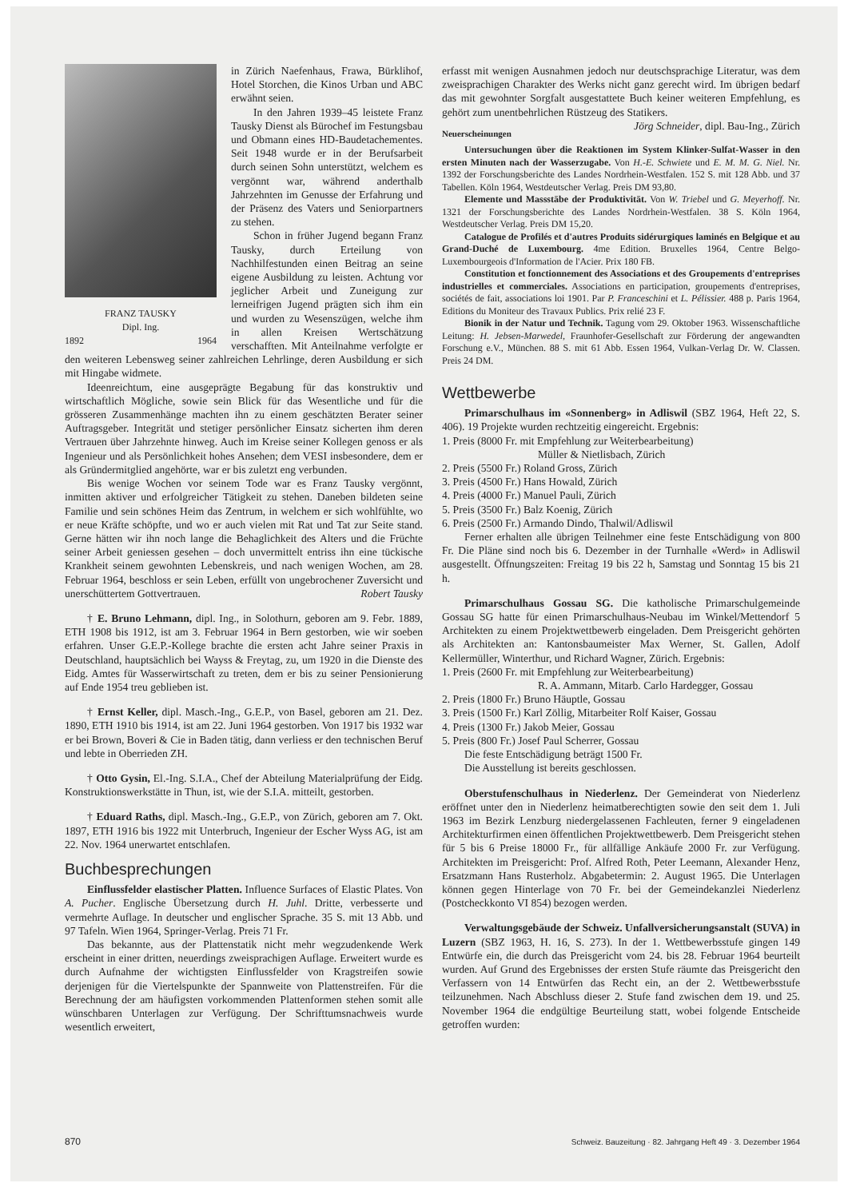FRANZ TAUSKY
Dipl. Ing.
1892 1964
in Zürich Naefenhaus, Frawa, Bürklihof, Hotel Storchen, die Kinos Urban und ABC erwähnt seien.
In den Jahren 1939–45 leistete Franz Tausky Dienst als Bürochef im Festungsbau und Obmann eines HD-Baudetachementes. Seit 1948 wurde er in der Berufsarbeit durch seinen Sohn unterstützt, welchem es vergönnt war, während anderthalb Jahrzehnten im Genusse der Erfahrung und der Präsenz des Vaters und Seniorpartners zu stehen.
Schon in früher Jugend begann Franz Tausky, durch Erteilung von Nachhilfestunden einen Beitrag an seine eigene Ausbildung zu leisten. Achtung vor jeglicher Arbeit und Zuneigung zur lerneifrigen Jugend prägten sich ihm ein und wurden zu Wesenszügen, welche ihm in allen Kreisen Wertschätzung verschafften. Mit Anteilnahme verfolgte er den weiteren Lebensweg seiner zahlreichen Lehrlinge, deren Ausbildung er sich mit Hingabe widmete.
Ideenreichtum, eine ausgeprägte Begabung für das konstruktiv und wirtschaftlich Mögliche, sowie sein Blick für das Wesentliche und für die grösseren Zusammenhänge machten ihn zu einem geschätzten Berater seiner Auftragsgeber. Integrität und stetiger persönlicher Einsatz sicherten ihm deren Vertrauen über Jahrzehnte hinweg. Auch im Kreise seiner Kollegen genoss er als Ingenieur und als Persönlichkeit hohes Ansehen; dem VESI insbesondere, dem er als Gründermitglied angehörte, war er bis zuletzt eng verbunden.
Bis wenige Wochen vor seinem Tode war es Franz Tausky vergönnt, inmitten aktiver und erfolgreicher Tätigkeit zu stehen. Daneben bildeten seine Familie und sein schönes Heim das Zentrum, in welchem er sich wohlfühlte, wo er neue Kräfte schöpfte, und wo er auch vielen mit Rat und Tat zur Seite stand. Gerne hätten wir ihn noch lange die Behaglichkeit des Alters und die Früchte seiner Arbeit geniessen gesehen – doch unvermittelt entriss ihn eine tückische Krankheit seinem gewohnten Lebenskreis, und nach wenigen Wochen, am 28. Februar 1964, beschloss er sein Leben, erfüllt von ungebrochener Zuversicht und unerschüttertem Gottvertrauen. Robert Tausky
† E. Bruno Lehmann, dipl. Ing., in Solothurn, geboren am 9. Febr. 1889, ETH 1908 bis 1912, ist am 3. Februar 1964 in Bern gestorben, wie wir soeben erfahren. Unser G.E.P.-Kollege brachte die ersten acht Jahre seiner Praxis in Deutschland, hauptsächlich bei Wayss & Freytag, zu, um 1920 in die Dienste des Eidg. Amtes für Wasserwirtschaft zu treten, dem er bis zu seiner Pensionierung auf Ende 1954 treu geblieben ist.
† Ernst Keller, dipl. Masch.-Ing., G.E.P., von Basel, geboren am 21. Dez. 1890, ETH 1910 bis 1914, ist am 22. Juni 1964 gestorben. Von 1917 bis 1932 war er bei Brown, Boveri & Cie in Baden tätig, dann verliess er den technischen Beruf und lebte in Oberrieden ZH.
† Otto Gysin, El.-Ing. S.I.A., Chef der Abteilung Materialprüfung der Eidg. Konstruktionswerkstätte in Thun, ist, wie der S.I.A. mitteilt, gestorben.
† Eduard Raths, dipl. Masch.-Ing., G.E.P., von Zürich, geboren am 7. Okt. 1897, ETH 1916 bis 1922 mit Unterbruch, Ingenieur der Escher Wyss AG, ist am 22. Nov. 1964 unerwartet entschlafen.
Buchbesprechungen
Einflussfelder elastischer Platten. Influence Surfaces of Elastic Plates. Von A. Pucher. Englische Übersetzung durch H. Juhl. Dritte, verbesserte und vermehrte Auflage. In deutscher und englischer Sprache. 35 S. mit 13 Abb. und 97 Tafeln. Wien 1964, Springer-Verlag. Preis 71 Fr.
Das bekannte, aus der Plattenstatik nicht mehr wegzudenkende Werk erscheint in einer dritten, neuerdings zweisprachigen Auflage. Erweitert wurde es durch Aufnahme der wichtigsten Einflussfelder von Kragstreifen sowie derjenigen für die Viertelspunkte der Spannweite von Plattenstreifen. Für die Berechnung der am häufigsten vorkommenden Plattenformen stehen somit alle wünschbaren Unterlagen zur Verfügung. Der Schrifttumsnachweis wurde wesentlich erweitert,
erfasst mit wenigen Ausnahmen jedoch nur deutschsprachige Literatur, was dem zweisprachigen Charakter des Werks nicht ganz gerecht wird. Im übrigen bedarf das mit gewohnter Sorgfalt ausgestattete Buch keiner weiteren Empfehlung, es gehört zum unentbehrlichen Rüstzeug des Statikers. Jörg Schneider, dipl. Bau-Ing., Zürich
Neuerscheinungen
Untersuchungen über die Reaktionen im System Klinker-Sulfat-Wasser in den ersten Minuten nach der Wasserzugabe. Von H.-E. Schwiete und E. M. M. G. Niel. Nr. 1392 der Forschungsberichte des Landes Nordrhein-Westfalen. 152 S. mit 128 Abb. und 37 Tabellen. Köln 1964, Westdeutscher Verlag. Preis DM 93,80.
Elemente und Massstäbe der Produktivität. Von W. Triebel und G. Meyerhoff. Nr. 1321 der Forschungsberichte des Landes Nordrhein-Westfalen. 38 S. Köln 1964, Westdeutscher Verlag. Preis DM 15,20.
Catalogue de Profilés et d'autres Produits sidérurgiques laminés en Belgique et au Grand-Duché de Luxembourg. 4me Edition. Bruxelles 1964, Centre Belgo-Luxembourgeois d'Information de l'Acier. Prix 180 FB.
Constitution et fonctionnement des Associations et des Groupements d'entreprises industrielles et commerciales. Associations en participation, groupements d'entreprises, sociétés de fait, associations loi 1901. Par P. Franceschini et L. Pélissier. 488 p. Paris 1964, Editions du Moniteur des Travaux Publics. Prix relié 23 F.
Bionik in der Natur und Technik. Tagung vom 29. Oktober 1963. Wissenschaftliche Leitung: H. Jebsen-Marwedel, Fraunhofer-Gesellschaft zur Förderung der angewandten Forschung e.V., München. 88 S. mit 61 Abb. Essen 1964, Vulkan-Verlag Dr. W. Classen. Preis 24 DM.
Wettbewerbe
Primarschulhaus im «Sonnenberg» in Adliswil (SBZ 1964, Heft 22, S. 406). 19 Projekte wurden rechtzeitig eingereicht. Ergebnis:
1. Preis (8000 Fr. mit Empfehlung zur Weiterbearbeitung)
Müller & Nietlisbach, Zürich
2. Preis (5500 Fr.) Roland Gross, Zürich
3. Preis (4500 Fr.) Hans Howald, Zürich
4. Preis (4000 Fr.) Manuel Pauli, Zürich
5. Preis (3500 Fr.) Balz Koenig, Zürich
6. Preis (2500 Fr.) Armando Dindo, Thalwil/Adliswil
Ferner erhalten alle übrigen Teilnehmer eine feste Entschädigung von 800 Fr. Die Pläne sind noch bis 6. Dezember in der Turnhalle «Werd» in Adliswil ausgestellt. Öffnungszeiten: Freitag 19 bis 22 h, Samstag und Sonntag 15 bis 21 h.
Primarschulhaus Gossau SG. Die katholische Primarschulgemeinde Gossau SG hatte für einen Primarschulhaus-Neubau im Winkel/Mettendorf 5 Architekten zu einem Projektwettbewerb eingeladen. Dem Preisgericht gehörten als Architekten an: Kantonsbaumeister Max Werner, St. Gallen, Adolf Kellermüller, Winterthur, und Richard Wagner, Zürich. Ergebnis:
1. Preis (2600 Fr. mit Empfehlung zur Weiterbearbeitung)
R. A. Ammann, Mitarb. Carlo Hardegger, Gossau
2. Preis (1800 Fr.) Bruno Häuptle, Gossau
3. Preis (1500 Fr.) Karl Zöllig, Mitarbeiter Rolf Kaiser, Gossau
4. Preis (1300 Fr.) Jakob Meier, Gossau
5. Preis (800 Fr.) Josef Paul Scherrer, Gossau
Die feste Entschädigung beträgt 1500 Fr.
Die Ausstellung ist bereits geschlossen.
Oberstufenschulhaus in Niederlenz. Der Gemeinderat von Niederlenz eröffnet unter den in Niederlenz heimatberechtigten sowie den seit dem 1. Juli 1963 im Bezirk Lenzburg niedergelassenen Fachleuten, ferner 9 eingeladenen Architekturfirmen einen öffentlichen Projektwettbewerb. Dem Preisgericht stehen für 5 bis 6 Preise 18000 Fr., für allfällige Ankäufe 2000 Fr. zur Verfügung. Architekten im Preisgericht: Prof. Alfred Roth, Peter Leemann, Alexander Henz, Ersatzmann Hans Rusterholz. Abgabetermin: 2. August 1965. Die Unterlagen können gegen Hinterlage von 70 Fr. bei der Gemeindekanzlei Niederlenz (Postcheckkonto VI 854) bezogen werden.
Verwaltungsgebäude der Schweiz. Unfallversicherungsanstalt (SUVA) in Luzern (SBZ 1963, H. 16, S. 273). In der 1. Wettbewerbsstufe gingen 149 Entwürfe ein, die durch das Preisgericht vom 24. bis 28. Februar 1964 beurteilt wurden. Auf Grund des Ergebnisses der ersten Stufe räumte das Preisgericht den Verfassern von 14 Entwürfen das Recht ein, an der 2. Wettbewerbsstufe teilzunehmen. Nach Abschluss dieser 2. Stufe fand zwischen dem 19. und 25. November 1964 die endgültige Beurteilung statt, wobei folgende Entscheide getroffen wurden:
870 Schweiz. Bauzeitung · 82. Jahrgang Heft 49 · 3. Dezember 1964